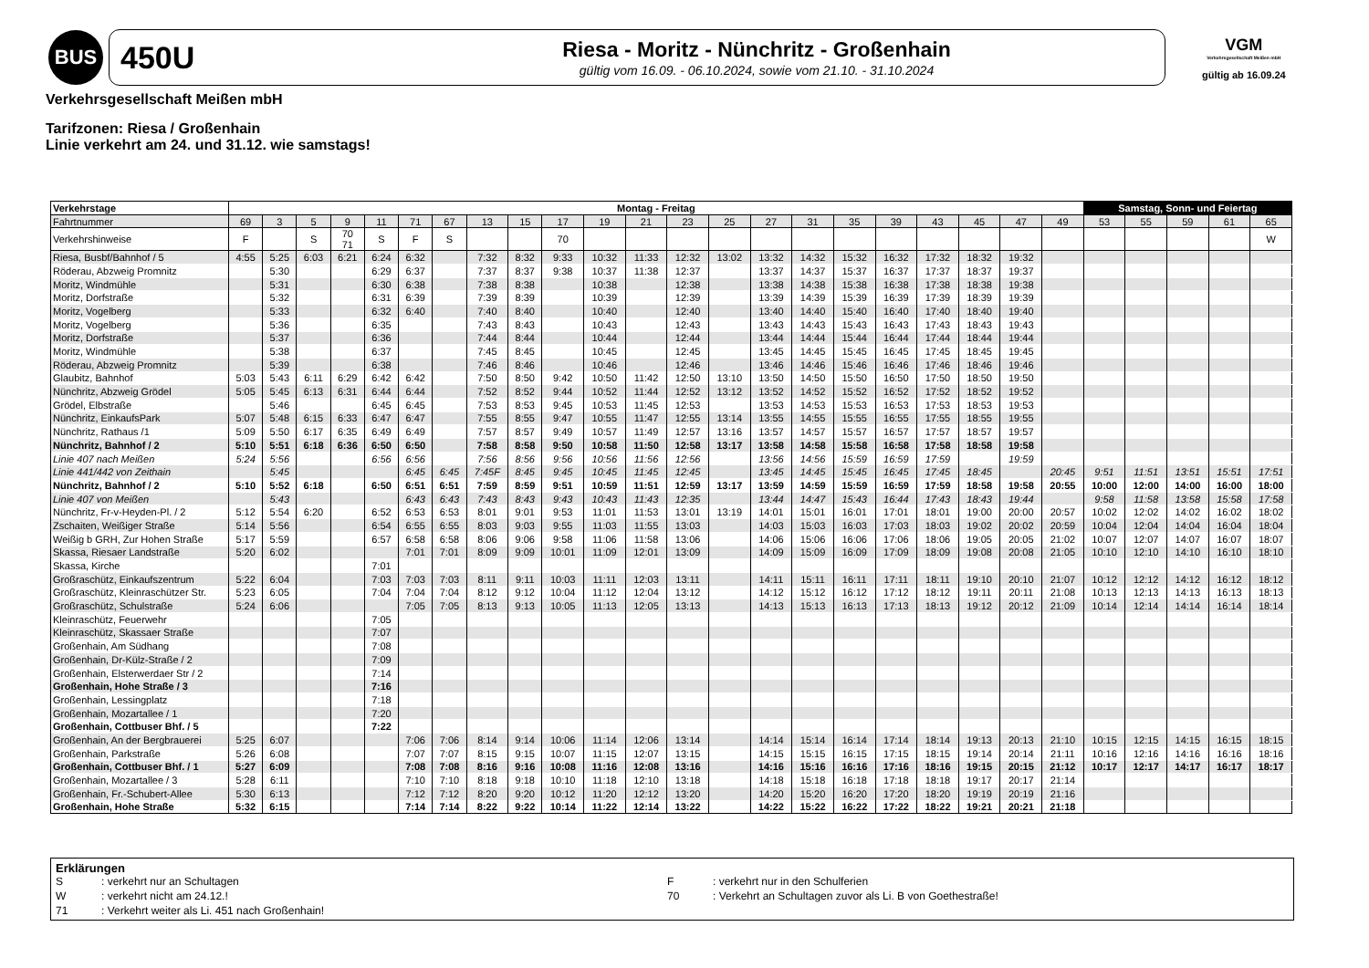BUS
450U
Riesa - Moritz - Nünchritz - Großenhain
gültig vom 16.09. - 06.10.2024, sowie vom 21.10. - 31.10.2024
VGM
Verkehrsgesellschaft Meißen mbH
gültig ab 16.09.24
Verkehrsgesellschaft Meißen mbH
Tarifzonen: Riesa / Großenhain
Linie verkehrt am 24. und 31.12. wie samstags!
| Verkehrstage | Montag - Freitag | | | | | | | | | | | | | | | | | | | | | | Samstag, Sonn- und Feiertag | | | | |
| --- | --- | --- | --- | --- | --- | --- | --- | --- | --- | --- | --- | --- | --- | --- | --- | --- | --- | --- | --- | --- | --- | --- | --- | --- | --- | --- | --- |
| Fahrtnummer | 69 | 3 | 5 | 9 | 11 | 71 | 67 | 13 | 15 | 17 | 19 | 21 | 23 | 25 | 27 | 31 | 35 | 39 | 43 | 45 | 47 | 49 | 53 | 55 | 59 | 61 | 65 |
| Verkehrshinweise | F | | S | 70 71 | S | F | S | | | 70 | | | | | | | | | | | | | | | | | W |
| Riesa, Busbf/Bahnhof / 5 | 4:55 | 5:25 | 6:03 | 6:21 | 6:24 | 6:32 | | 7:32 | 8:32 | 9:33 | 10:32 | 11:33 | 12:32 | 13:02 | 13:32 | 14:32 | 15:32 | 16:32 | 17:32 | 18:32 | 19:32 | | | | | | |
| Röderau, Abzweig Promnitz | | 5:30 | | | 6:29 | 6:37 | | 7:37 | 8:37 | 9:38 | 10:37 | 11:38 | 12:37 | | 13:37 | 14:37 | 15:37 | 16:37 | 17:37 | 18:37 | 19:37 | | | | | | |
| Moritz, Windmühle | | 5:31 | | | 6:30 | 6:38 | | 7:38 | 8:38 | | 10:38 | | 12:38 | | 13:38 | 14:38 | 15:38 | 16:38 | 17:38 | 18:38 | 19:38 | | | | | | |
| Moritz, Dorfstraße | | 5:32 | | | 6:31 | 6:39 | | 7:39 | 8:39 | | 10:39 | | 12:39 | | 13:39 | 14:39 | 15:39 | 16:39 | 17:39 | 18:39 | 19:39 | | | | | | |
| Moritz, Vogelberg | | 5:33 | | | 6:32 | 6:40 | | 7:40 | 8:40 | | 10:40 | | 12:40 | | 13:40 | 14:40 | 15:40 | 16:40 | 17:40 | 18:40 | 19:40 | | | | | | |
| Moritz, Vogelberg | | 5:36 | | | 6:35 | | | 7:43 | 8:43 | | 10:43 | | 12:43 | | 13:43 | 14:43 | 15:43 | 16:43 | 17:43 | 18:43 | 19:43 | | | | | | |
| Moritz, Dorfstraße | | 5:37 | | | 6:36 | | | 7:44 | 8:44 | | 10:44 | | 12:44 | | 13:44 | 14:44 | 15:44 | 16:44 | 17:44 | 18:44 | 19:44 | | | | | | |
| Moritz, Windmühle | | 5:38 | | | 6:37 | | | 7:45 | 8:45 | | 10:45 | | 12:45 | | 13:45 | 14:45 | 15:45 | 16:45 | 17:45 | 18:45 | 19:45 | | | | | | |
| Röderau, Abzweig Promnitz | | 5:39 | | | 6:38 | | | 7:46 | 8:46 | | 10:46 | | 12:46 | | 13:46 | 14:46 | 15:46 | 16:46 | 17:46 | 18:46 | 19:46 | | | | | | |
| Glaubitz, Bahnhof | 5:03 | 5:43 | 6:11 | 6:29 | 6:42 | 6:42 | | 7:50 | 8:50 | 9:42 | 10:50 | 11:42 | 12:50 | 13:10 | 13:50 | 14:50 | 15:50 | 16:50 | 17:50 | 18:50 | 19:50 | | | | | | |
| Nünchritz, Abzweig Grödel | 5:05 | 5:45 | 6:13 | 6:31 | 6:44 | 6:44 | | 7:52 | 8:52 | 9:44 | 10:52 | 11:44 | 12:52 | 13:12 | 13:52 | 14:52 | 15:52 | 16:52 | 17:52 | 18:52 | 19:52 | | | | | | |
| Grödel, Elbstraße | | 5:46 | | | 6:45 | 6:45 | | 7:53 | 8:53 | 9:45 | 10:53 | 11:45 | 12:53 | | 13:53 | 14:53 | 15:53 | 16:53 | 17:53 | 18:53 | 19:53 | | | | | | |
| Nünchritz, EinkaufsPark | 5:07 | 5:48 | 6:15 | 6:33 | 6:47 | 6:47 | | 7:55 | 8:55 | 9:47 | 10:55 | 11:47 | 12:55 | 13:14 | 13:55 | 14:55 | 15:55 | 16:55 | 17:55 | 18:55 | 19:55 | | | | | | |
| Nünchritz, Rathaus /1 | 5:09 | 5:50 | 6:17 | 6:35 | 6:49 | 6:49 | | 7:57 | 8:57 | 9:49 | 10:57 | 11:49 | 12:57 | 13:16 | 13:57 | 14:57 | 15:57 | 16:57 | 17:57 | 18:57 | 19:57 | | | | | | |
| Nünchritz, Bahnhof / 2 | 5:10 | 5:51 | 6:18 | 6:36 | 6:50 | 6:50 | | 7:58 | 8:58 | 9:50 | 10:58 | 11:50 | 12:58 | 13:17 | 13:58 | 14:58 | 15:58 | 16:58 | 17:58 | 18:58 | 19:58 | | | | | | |
| Linie 407 nach Meißen | 5:24 | 5:56 | | | 6:56 | 6:56 | | 7:56 | 8:56 | 9:56 | 10:56 | 11:56 | 12:56 | | 13:56 | 14:56 | 15:59 | 16:59 | 17:59 | | 19:59 | | | | | | |
| Linie 441/442 von Zeithain | | 5:45 | | | | 6:45 | 6:45 | 7:45F | 8:45 | 9:45 | 10:45 | 11:45 | 12:45 | | 13:45 | 14:45 | 15:45 | 16:45 | 17:45 | 18:45 | | 20:45 | 9:51 | 11:51 | 13:51 | 15:51 | 17:51 |
| Nünchritz, Bahnhof / 2 | 5:10 | 5:52 | 6:18 | | 6:50 | 6:51 | 6:51 | 7:59 | 8:59 | 9:51 | 10:59 | 11:51 | 12:59 | 13:17 | 13:59 | 14:59 | 15:59 | 16:59 | 17:59 | 18:58 | 19:58 | 20:55 | 10:00 | 12:00 | 14:00 | 16:00 | 18:00 |
| Linie 407 von Meißen | | 5:43 | | | | 6:43 | 6:43 | 7:43 | 8:43 | 9:43 | 10:43 | 11:43 | 12:35 | | 13:44 | 14:47 | 15:43 | 16:44 | 17:43 | 18:43 | 19:44 | | 9:58 | 11:58 | 13:58 | 15:58 | 17:58 |
| Nünchritz, Fr-v-Heyden-Pl. / 2 | 5:12 | 5:54 | 6:20 | | 6:52 | 6:53 | 6:53 | 8:01 | 9:01 | 9:53 | 11:01 | 11:53 | 13:01 | 13:19 | 14:01 | 15:01 | 16:01 | 17:01 | 18:01 | 19:00 | 20:00 | 20:57 | 10:02 | 12:02 | 14:02 | 16:02 | 18:02 |
| Zschaiten, Weißiger Straße | 5:14 | 5:56 | | | 6:54 | 6:55 | 6:55 | 8:03 | 9:03 | 9:55 | 11:03 | 11:55 | 13:03 | | 14:03 | 15:03 | 16:03 | 17:03 | 18:03 | 19:02 | 20:02 | 20:59 | 10:04 | 12:04 | 14:04 | 16:04 | 18:04 |
| Weißig b GRH, Zur Hohen Straße | 5:17 | 5:59 | | | 6:57 | 6:58 | 6:58 | 8:06 | 9:06 | 9:58 | 11:06 | 11:58 | 13:06 | | 14:06 | 15:06 | 16:06 | 17:06 | 18:06 | 19:05 | 20:05 | 21:02 | 10:07 | 12:07 | 14:07 | 16:07 | 18:07 |
| Skassa, Riesaer Landstraße | 5:20 | 6:02 | | | | 7:01 | 7:01 | 8:09 | 9:09 | 10:01 | 11:09 | 12:01 | 13:09 | | 14:09 | 15:09 | 16:09 | 17:09 | 18:09 | 19:08 | 20:08 | 21:05 | 10:10 | 12:10 | 14:10 | 16:10 | 18:10 |
| Skassa, Kirche | | | | | 7:01 | | | | | | | | | | | | | | | | | | | | | | |
| Großraschütz, Einkaufszentrum | 5:22 | 6:04 | | | 7:03 | 7:03 | 7:03 | 8:11 | 9:11 | 10:03 | 11:11 | 12:03 | 13:11 | | 14:11 | 15:11 | 16:11 | 17:11 | 18:11 | 19:10 | 20:10 | 21:07 | 10:12 | 12:12 | 14:12 | 16:12 | 18:12 |
| Großraschütz, Kleinraschützer Str. | 5:23 | 6:05 | | | 7:04 | 7:04 | 7:04 | 8:12 | 9:12 | 10:04 | 11:12 | 12:04 | 13:12 | | 14:12 | 15:12 | 16:12 | 17:12 | 18:12 | 19:11 | 20:11 | 21:08 | 10:13 | 12:13 | 14:13 | 16:13 | 18:13 |
| Großraschütz, Schulstraße | 5:24 | 6:06 | | | | 7:05 | 7:05 | 8:13 | 9:13 | 10:05 | 11:13 | 12:05 | 13:13 | | 14:13 | 15:13 | 16:13 | 17:13 | 18:13 | 19:12 | 20:12 | 21:09 | 10:14 | 12:14 | 14:14 | 16:14 | 18:14 |
| Kleinraschütz, Feuerwehr | | | | | 7:05 | | | | | | | | | | | | | | | | | | | | | | |
| Kleinraschütz, Skassaer Straße | | | | | 7:07 | | | | | | | | | | | | | | | | | | | | | | |
| Großenhain, Am Südhang | | | | | 7:08 | | | | | | | | | | | | | | | | | | | | | | |
| Großenhain, Dr-Külz-Straße / 2 | | | | | 7:09 | | | | | | | | | | | | | | | | | | | | | | |
| Großenhain, Elsterwerdaer Str / 2 | | | | | 7:14 | | | | | | | | | | | | | | | | | | | | | | |
| Großenhain, Hohe Straße / 3 | | | | | 7:16 | | | | | | | | | | | | | | | | | | | | | | |
| Großenhain, Lessingplatz | | | | | 7:18 | | | | | | | | | | | | | | | | | | | | | | |
| Großenhain, Mozartallee / 1 | | | | | 7:20 | | | | | | | | | | | | | | | | | | | | | | |
| Großenhain, Cottbuser Bhf. / 5 | | | | | 7:22 | | | | | | | | | | | | | | | | | | | | | | |
| Großenhain, An der Bergbrauerei | 5:25 | 6:07 | | | | 7:06 | 7:06 | 8:14 | 9:14 | 10:06 | 11:14 | 12:06 | 13:14 | | 14:14 | 15:14 | 16:14 | 17:14 | 18:14 | 19:13 | 20:13 | 21:10 | 10:15 | 12:15 | 14:15 | 16:15 | 18:15 |
| Großenhain, Parkstraße | 5:26 | 6:08 | | | | 7:07 | 7:07 | 8:15 | 9:15 | 10:07 | 11:15 | 12:07 | 13:15 | | 14:15 | 15:15 | 16:15 | 17:15 | 18:15 | 19:14 | 20:14 | 21:11 | 10:16 | 12:16 | 14:16 | 16:16 | 18:16 |
| Großenhain, Cottbuser Bhf. / 1 | 5:27 | 6:09 | | | | 7:08 | 7:08 | 8:16 | 9:16 | 10:08 | 11:16 | 12:08 | 13:16 | | 14:16 | 15:16 | 16:16 | 17:16 | 18:16 | 19:15 | 20:15 | 21:12 | 10:17 | 12:17 | 14:17 | 16:17 | 18:17 |
| Großenhain, Mozartallee / 3 | 5:28 | 6:11 | | | | 7:10 | 7:10 | 8:18 | 9:18 | 10:10 | 11:18 | 12:10 | 13:18 | | 14:18 | 15:18 | 16:18 | 17:18 | 18:18 | 19:17 | 20:17 | 21:14 | | | | | |
| Großenhain, Fr.-Schubert-Allee | 5:30 | 6:13 | | | | 7:12 | 7:12 | 8:20 | 9:20 | 10:12 | 11:20 | 12:12 | 13:20 | | 14:20 | 15:20 | 16:20 | 17:20 | 18:20 | 19:19 | 20:19 | 21:16 | | | | | |
| Großenhain, Hohe Straße | 5:32 | 6:15 | | | | 7:14 | 7:14 | 8:22 | 9:22 | 10:14 | 11:22 | 12:14 | 13:22 | | 14:22 | 15:22 | 16:22 | 17:22 | 18:22 | 19:21 | 20:21 | 21:18 | | | | | |
Erklärungen
S
: verkehrt nur an Schultagen
F
: verkehrt nur in den Schulferien
W
: verkehrt nicht am 24.12.!
70
: Verkehrt an Schultagen zuvor als Li. B von Goethestraße!
71
: Verkehrt weiter als Li. 451 nach Großenhain!